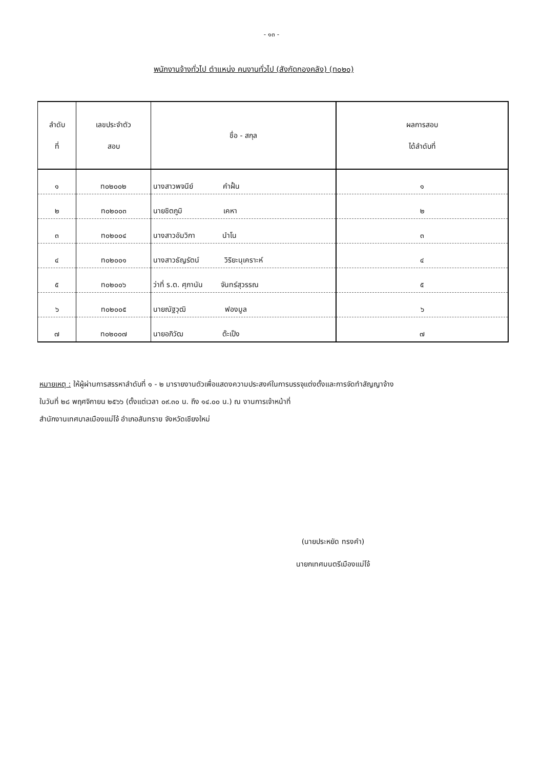- ๑๓ -
พนักงานจ้างทั่วไป ตำแหน่ง คนงานทั่วไป (สังกัดกองคลัง) (ท๐๒๐)
| ลำดับ ที่ | เลขประจำตัว สอบ | ชื่อ - สกุล | ผลการสอบ ได้ลำดับที่ |
| --- | --- | --- | --- |
| ๑ | ท๐๒๐๐๒ | นางสาวพจนีย์ คำฝั้น | ๑ |
| ๒ | ท๐๒๐๐๓ | นายชิตภูมิ เคหา | ๒ |
| ๓ | ท๐๒๐๐๔ | นางสาวอัมวิกา นำโน | ๓ |
| ๔ | ท๐๒๐๐๑ | นางสาวธัญรัตน์ วิริยะนุเคราะห์ | ๔ |
| ๕ | ท๐๒๐๐๖ | ว่าที่ ร.ต. ศุภานัน จันทร์สุวรรณ | ๕ |
| ๖ | ท๐๒๐๐๕ | นายณัฐวุฒิ ฟองมูล | ๖ |
| ๗ | ท๐๒๐๐๗ | นายอภิวัฒ ต๊ะเป็ง | ๗ |
หมายเหตุ : ให้ผู้ผ่านการสรรหาลำดับที่ ๑ - ๒ มารายงานตัวเพื่อแสดงความประสงค์ในการบรรจุแต่งตั้งและการจัดทำสัญญาจ้าง
ในวันที่ ๒๘ พฤศจิกายน ๒๕๖๖ (ตั้งแต่เวลา ๐๙.๓๐ น. ถึง ๑๔.๐๐ น.) ณ งานการเจ้าหน้าที่
สำนักงานเทศบาลเมืองแม่โจ้ อำเภอสันทราย จังหวัดเชียงใหม่
(นายประหยัด ทรงคำ)
นายกเทศมนตรีเมืองแม่โจ้